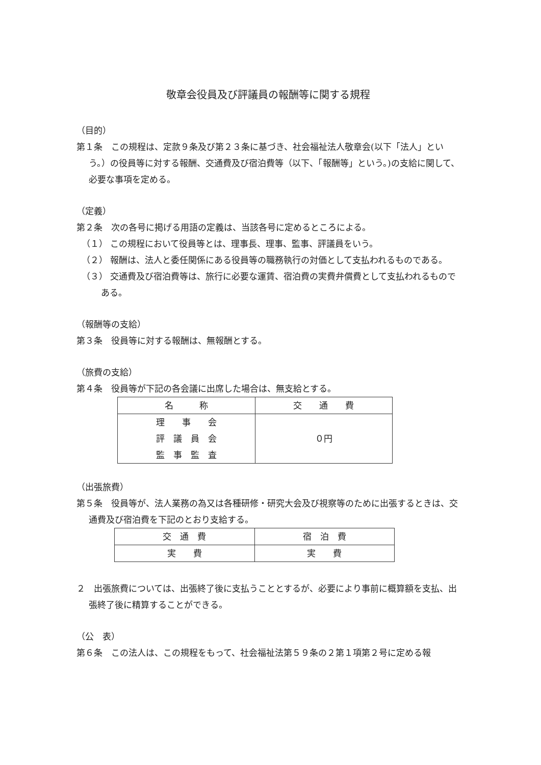敬章会役員及び評議員の報酬等に関する規程
（目的）
第１条　この規程は、定款９条及び第２３条に基づき、社会福祉法人敬章会(以下「法人」という。）の役員等に対する報酬、交通費及び宿泊費等（以下、「報酬等」という。)の支給に関して、必要な事項を定める。
（定義）
第２条　次の各号に掲げる用語の定義は、当該各号に定めるところによる。
（１） この規程において役員等とは、理事長、理事、監事、評議員をいう。
（２） 報酬は、法人と委任関係にある役員等の職務執行の対価として支払われるものである。
（３） 交通費及び宿泊費等は、旅行に必要な運賃、宿泊費の実費弁償費として支払われるものである。
（報酬等の支給）
第３条　役員等に対する報酬は、無報酬とする。
（旅費の支給）
第４条　役員等が下記の各会議に出席した場合は、無支給とする。
| 名 称 | 交 通 費 |
| 理 事 会 評 議 員 会 監 事 監 査 | ０円 |
（出張旅費）
第５条　役員等が、法人業務の為又は各種研修・研究大会及び視察等のために出張するときは、交通費及び宿泊費を下記のとおり支給する。
| 交 通 費 | 宿 泊 費 |
| 実 費 | 実 費 |
２　出張旅費については、出張終了後に支払うこととするが、必要により事前に概算額を支払、出張終了後に精算することができる。
（公　表）
第６条　この法人は、この規程をもって、社会福祉法第５９条の２第１項第２号に定める報